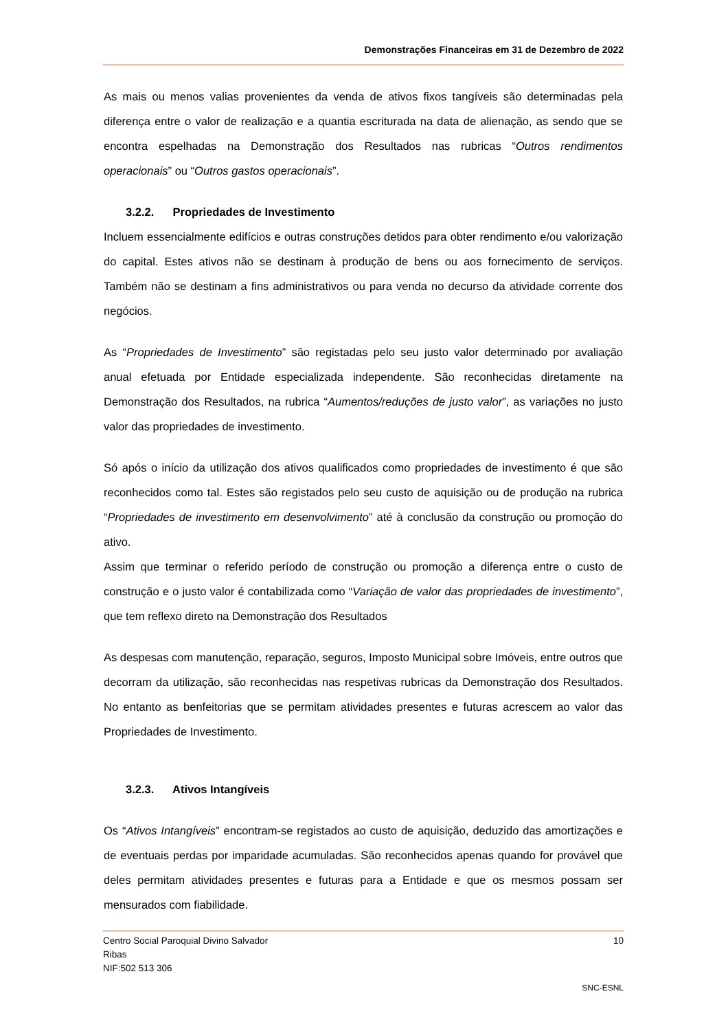Demonstrações Financeiras em 31 de Dezembro de 2022
As mais ou menos valias provenientes da venda de ativos fixos tangíveis são determinadas pela diferença entre o valor de realização e a quantia escriturada na data de alienação, as sendo que se encontra espelhadas na Demonstração dos Resultados nas rubricas “Outros rendimentos operacionais” ou “Outros gastos operacionais”.
3.2.2. Propriedades de Investimento
Incluem essencialmente edifícios e outras construções detidos para obter rendimento e/ou valorização do capital. Estes ativos não se destinam à produção de bens ou aos fornecimento de serviços. Também não se destinam a fins administrativos ou para venda no decurso da atividade corrente dos negócios.
As “Propriedades de Investimento” são registadas pelo seu justo valor determinado por avaliação anual efetuada por Entidade especializada independente. São reconhecidas diretamente na Demonstração dos Resultados, na rubrica “Aumentos/reduções de justo valor”, as variações no justo valor das propriedades de investimento.
Só após o início da utilização dos ativos qualificados como propriedades de investimento é que são reconhecidos como tal. Estes são registados pelo seu custo de aquisição ou de produção na rubrica “Propriedades de investimento em desenvolvimento” até à conclusão da construção ou promoção do ativo.
Assim que terminar o referido período de construção ou promoção a diferença entre o custo de construção e o justo valor é contabilizada como “Variação de valor das propriedades de investimento”, que tem reflexo direto na Demonstração dos Resultados
As despesas com manutenção, reparação, seguros, Imposto Municipal sobre Imóveis, entre outros que decorram da utilização, são reconhecidas nas respetivas rubricas da Demonstração dos Resultados. No entanto as benfeitorias que se permitam atividades presentes e futuras acrescem ao valor das Propriedades de Investimento.
3.2.3. Ativos Intangíveis
Os “Ativos Intangíveis” encontram-se registados ao custo de aquisição, deduzido das amortizações e de eventuais perdas por imparidade acumuladas. São reconhecidos apenas quando for provável que deles permitam atividades presentes e futuras para a Entidade e que os mesmos possam ser mensurados com fiabilidade.
10 Centro Social Paroquial Divino Salvador
Ribas
NIF:502 513 306
SNC-ESNL